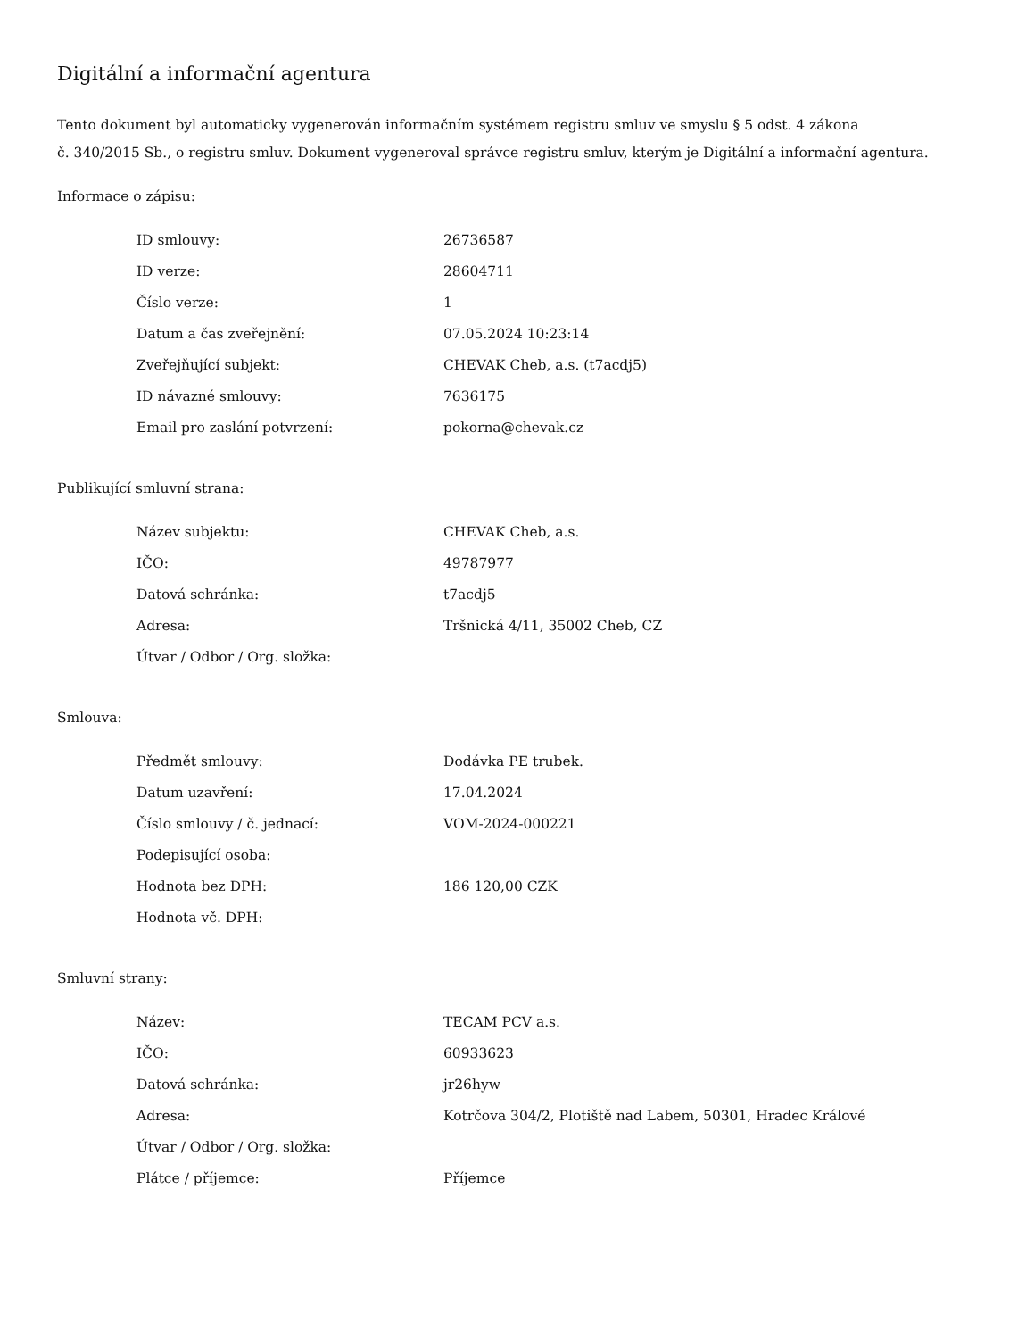Digitální a informační agentura
Tento dokument byl automaticky vygenerován informačním systémem registru smluv ve smyslu § 5 odst. 4 zákona
č. 340/2015 Sb., o registru smluv. Dokument vygeneroval správce registru smluv, kterým je Digitální a informační agentura.
Informace o zápisu:
| ID smlouvy: | 26736587 |
| ID verze: | 28604711 |
| Číslo verze: | 1 |
| Datum a čas zveřejnění: | 07.05.2024 10:23:14 |
| Zveřejňující subjekt: | CHEVAK Cheb, a.s. (t7acdj5) |
| ID návazné smlouvy: | 7636175 |
| Email pro zaslání potvrzení: | pokorna@chevak.cz |
Publikující smluvní strana:
| Název subjektu: | CHEVAK Cheb, a.s. |
| IČO: | 49787977 |
| Datová schránka: | t7acdj5 |
| Adresa: | Tršnická 4/11, 35002 Cheb, CZ |
| Útvar / Odbor / Org. složka: | |
Smlouva:
| Předmět smlouvy: | Dodávka PE trubek. |
| Datum uzavření: | 17.04.2024 |
| Číslo smlouvy / č. jednací: | VOM-2024-000221 |
| Podepisující osoba: | |
| Hodnota bez DPH: | 186 120,00 CZK |
| Hodnota vč. DPH: | |
Smluvní strany:
| Název: | TECAM PCV a.s. |
| IČO: | 60933623 |
| Datová schránka: | jr26hyw |
| Adresa: | Kotrčova 304/2, Plotiště nad Labem, 50301, Hradec Králové |
| Útvar / Odbor / Org. složka: | |
| Plátce / příjemce: | Příjemce |